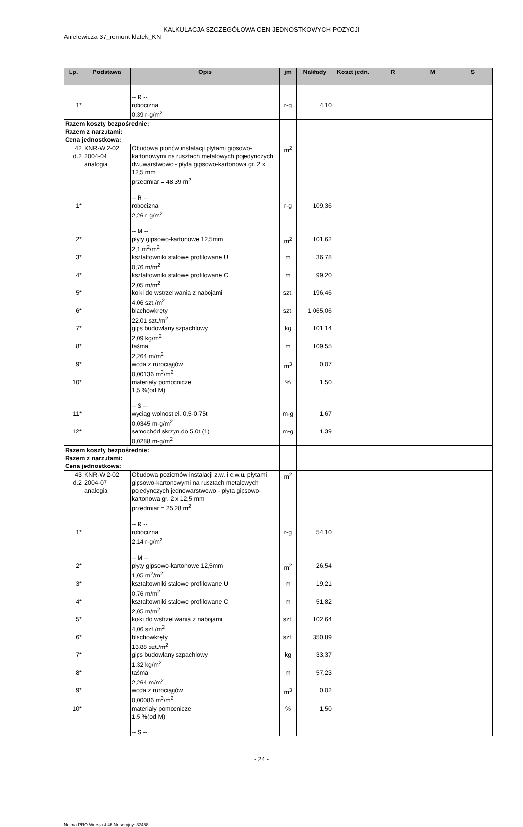KALKULACJA SZCZEGÓŁOWA CEN JEDNOSTKOWYCH POZYCJI
Anielewicza 37_remont klatek_KN
| Lp. | Podstawa | Opis | jm | Nakłady | Koszt jedn. | R | M | S |
| --- | --- | --- | --- | --- | --- | --- | --- | --- |
| 1* | | -- R -- robocizna 0,39 r-g/m<sup>2</sup> | r-g | 4,10 | | | | |
| Razem koszty bezpośrednie: Razem z narzutami: Cena jednostkowa: | | | | | | | | |
| 42 d.2 | KNR-W 2-02 2004-04 analogia | Obudowa pionów instalacji płytami gipsowo-kartonowymi na rusztach metalowych pojedynczych dwuwarstwowo - płyta gipsowo-kartonowa gr. 2 x 12,5 mm przedmiar = 48,39 m<sup>2</sup> -- R -- | m<sup>2</sup> | | | | | |
| 1* | | robocizna 2,26 r-g/m<sup>2</sup> -- M -- | r-g | 109,36 | | | | |
| 2* | | płyty gipsowo-kartonowe 12,5mm 2,1 m<sup>2</sup>/m<sup>2</sup> | m<sup>2</sup> | 101,62 | | | | |
| 3* | | kształtowniki stalowe profilowane U 0,76 m/m<sup>2</sup> | m | 36,78 | | | | |
| 4* | | kształtowniki stalowe profilowane C 2,05 m/m<sup>2</sup> | m | 99,20 | | | | |
| 5* | | kołki do wstrzeliwania z nabojami 4,06 szt./m<sup>2</sup> | szt. | 196,46 | | | | |
| 6* | | blachowkręty 22,01 szt./m<sup>2</sup> | szt. | 1 065,06 | | | | |
| 7* | | gips budowlany szpachlowy 2,09 kg/m<sup>2</sup> | kg | 101,14 | | | | |
| 8* | | taśma 2,264 m/m<sup>2</sup> | m | 109,55 | | | | |
| 9* | | woda z rurociągów 0,00136 m<sup>3</sup>/m<sup>2</sup> | m<sup>3</sup> | 0,07 | | | | |
| 10* | | materiały pomocnicze 1,5 %(od M) -- S -- | % | 1,50 | | | | |
| 11* | | wyciąg wolnost.el. 0,5-0,75t 0,0345 m-g/m<sup>2</sup> | m-g | 1,67 | | | | |
| 12* | | samochód skrzyn.do 5.0t (1) 0,0288 m-g/m<sup>2</sup> | m-g | 1,39 | | | | |
| Razem koszty bezpośrednie: Razem z narzutami: Cena jednostkowa: | | | | | | | | |
| 43 d.2 | KNR-W 2-02 2004-07 analogia | Obudowa poziomów instalacji z.w. i c.w.u. płytami gipsowo-kartonowymi na rusztach metalowych pojedynczych jednowarstwowo - płyta gipsowo-kartonowa gr. 2 x 12,5 mm przedmiar = 25,28 m<sup>2</sup> -- R -- | m<sup>2</sup> | | | | | |
| 1* | | robocizna 2,14 r-g/m<sup>2</sup> -- M -- | r-g | 54,10 | | | | |
| 2* | | płyty gipsowo-kartonowe 12,5mm 1,05 m<sup>2</sup>/m<sup>2</sup> | m<sup>2</sup> | 26,54 | | | | |
| 3* | | kształtowniki stalowe profilowane U 0,76 m/m<sup>2</sup> | m | 19,21 | | | | |
| 4* | | kształtowniki stalowe profilowane C 2,05 m/m<sup>2</sup> | m | 51,82 | | | | |
| 5* | | kołki do wstrzeliwania z nabojami 4,06 szt./m<sup>2</sup> | szt. | 102,64 | | | | |
| 6* | | blachowkręty 13,88 szt./m<sup>2</sup> | szt. | 350,89 | | | | |
| 7* | | gips budowlany szpachlowy 1,32 kg/m<sup>2</sup> | kg | 33,37 | | | | |
| 8* | | taśma 2,264 m/m<sup>2</sup> | m | 57,23 | | | | |
| 9* | | woda z rurociągów 0,00086 m<sup>3</sup>/m<sup>2</sup> | m<sup>3</sup> | 0,02 | | | | |
| 10* | | materiały pomocnicze 1,5 %(od M) -- S -- | % | 1,50 | | | | |
- 24 -
Norma PRO Wersja 4.46 Nr seryjny: 32458